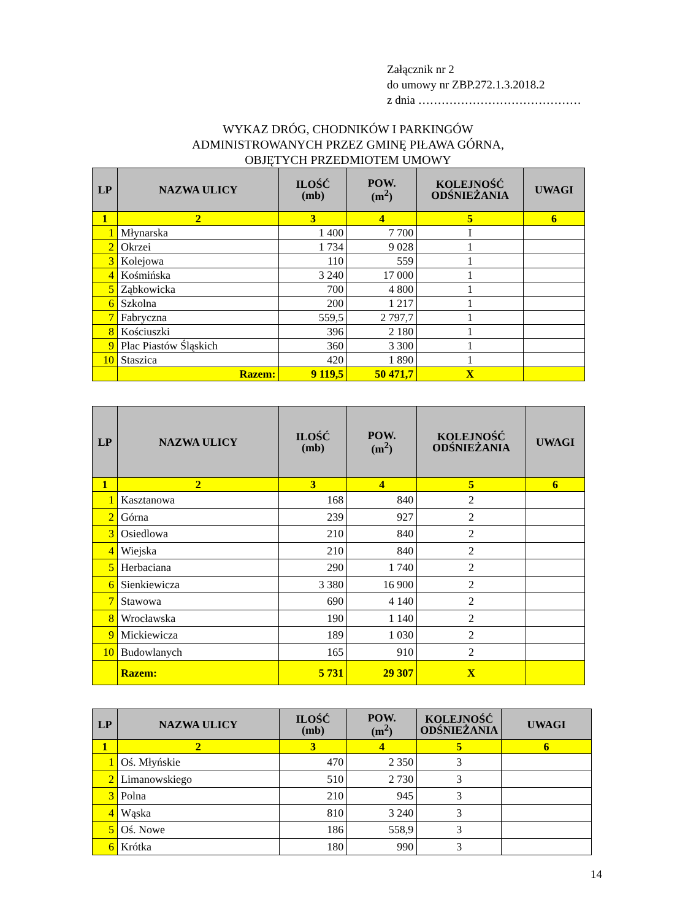Załącznik nr 2
do umowy nr ZBP.272.1.3.2018.2
z dnia ……………………………………
WYKAZ DRÓG, CHODNIKÓW I PARKINGÓW
ADMINISTROWANYCH PRZEZ GMINĘ PIŁAWA GÓRNA,
OBJĘTYCH PRZEDMIOTEM UMOWY
| LP | NAZWA ULICY | ILOŚĆ (mb) | POW. (m<sup>2</sup>) | KOLEJNOŚĆ ODŚNIEŻANIA | UWAGI |
| --- | --- | --- | --- | --- | --- |
| 1 | 2 | 3 | 4 | 5 | 6 |
| 1 | Młynarska | 1 400 | 7 700 | I | |
| 2 | Okrzei | 1 734 | 9 028 | 1 | |
| 3 | Kolejowa | 110 | 559 | 1 | |
| 4 | Kośmińska | 3 240 | 17 000 | 1 | |
| 5 | Ząbkowicka | 700 | 4 800 | 1 | |
| 6 | Szkolna | 200 | 1 217 | 1 | |
| 7 | Fabryczna | 559,5 | 2 797,7 | 1 | |
| 8 | Kościuszki | 396 | 2 180 | 1 | |
| 9 | Plac Piastów Śląskich | 360 | 3 300 | 1 | |
| 10 | Staszica | 420 | 1 890 | 1 | |
| | Razem: | 9 119,5 | 50 471,7 | X | |
| LP | NAZWA ULICY | ILOŚĆ (mb) | POW. (m<sup>2</sup>) | KOLEJNOŚĆ ODŚNIEŻANIA | UWAGI |
| --- | --- | --- | --- | --- | --- |
| 1 | 2 | 3 | 4 | 5 | 6 |
| 1 | Kasztanowa | 168 | 840 | 2 | |
| 2 | Górna | 239 | 927 | 2 | |
| 3 | Osiedlowa | 210 | 840 | 2 | |
| 4 | Wiejska | 210 | 840 | 2 | |
| 5 | Herbaciana | 290 | 1 740 | 2 | |
| 6 | Sienkiewicza | 3 380 | 16 900 | 2 | |
| 7 | Stawowa | 690 | 4 140 | 2 | |
| 8 | Wrocławska | 190 | 1 140 | 2 | |
| 9 | Mickiewicza | 189 | 1 030 | 2 | |
| 10 | Budowlanych | 165 | 910 | 2 | |
| | Razem: | 5 731 | 29 307 | X | |
| LP | NAZWA ULICY | ILOŚĆ (mb) | POW. (m<sup>2</sup>) | KOLEJNOŚĆ ODŚNIEŻANIA | UWAGI |
| --- | --- | --- | --- | --- | --- |
| 1 | 2 | 3 | 4 | 5 | 6 |
| 1 | Oś. Młyńskie | 470 | 2 350 | 3 | |
| 2 | Limanowskiego | 510 | 2 730 | 3 | |
| 3 | Polna | 210 | 945 | 3 | |
| 4 | Wąska | 810 | 3 240 | 3 | |
| 5 | Oś. Nowe | 186 | 558,9 | 3 | |
| 6 | Krótka | 180 | 990 | 3 | |
14